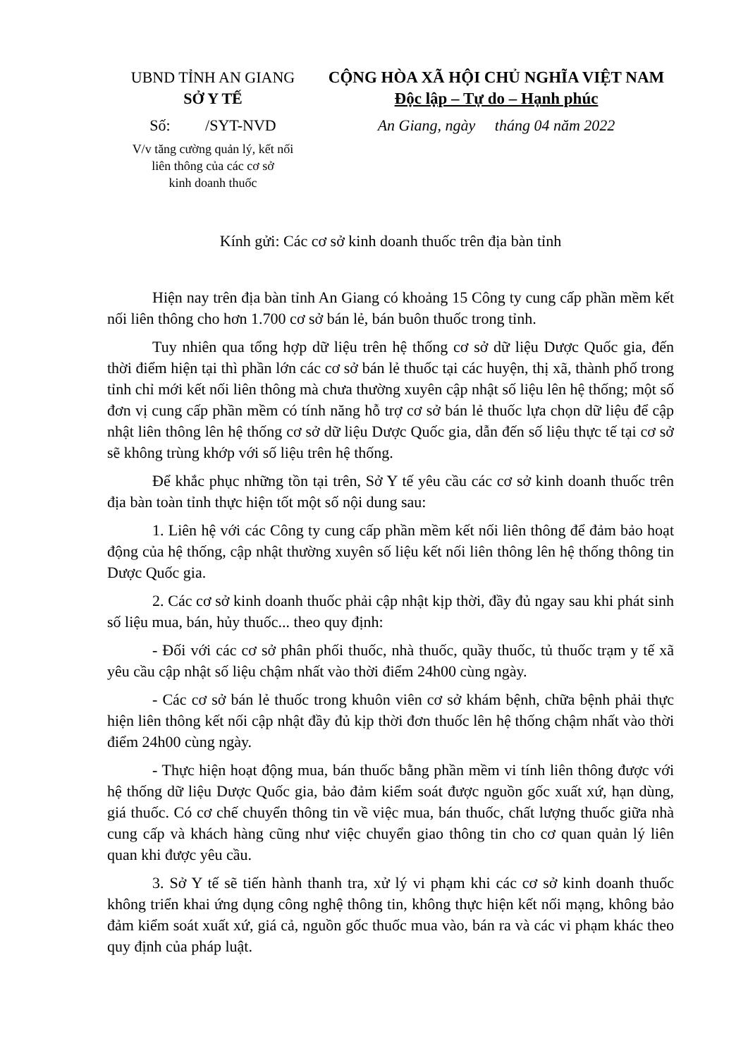UBND TỈNH AN GIANG
SỞ Y TẾ
Số: /SYT-NVD
V/v tăng cường quản lý, kết nối
liên thông của các cơ sở
kinh doanh thuốc
CỘNG HÒA XÃ HỘI CHỦ NGHĨA VIỆT NAM
Độc lập – Tự do – Hạnh phúc
An Giang, ngày tháng 04 năm 2022
Kính gửi: Các cơ sở kinh doanh thuốc trên địa bàn tỉnh
Hiện nay trên địa bàn tỉnh An Giang có khoảng 15 Công ty cung cấp phần mềm kết nối liên thông cho hơn 1.700 cơ sở bán lẻ, bán buôn thuốc trong tỉnh.
Tuy nhiên qua tổng hợp dữ liệu trên hệ thống cơ sở dữ liệu Dược Quốc gia, đến thời điểm hiện tại thì phần lớn các cơ sở bán lẻ thuốc tại các huyện, thị xã, thành phố trong tỉnh chỉ mới kết nối liên thông mà chưa thường xuyên cập nhật số liệu lên hệ thống; một số đơn vị cung cấp phần mềm có tính năng hỗ trợ cơ sở bán lẻ thuốc lựa chọn dữ liệu để cập nhật liên thông lên hệ thống cơ sở dữ liệu Dược Quốc gia, dẫn đến số liệu thực tế tại cơ sở sẽ không trùng khớp với số liệu trên hệ thống.
Để khắc phục những tồn tại trên, Sở Y tế yêu cầu các cơ sở kinh doanh thuốc trên địa bàn toàn tỉnh thực hiện tốt một số nội dung sau:
1. Liên hệ với các Công ty cung cấp phần mềm kết nối liên thông để đảm bảo hoạt động của hệ thống, cập nhật thường xuyên số liệu kết nối liên thông lên hệ thống thông tin Dược Quốc gia.
2. Các cơ sở kinh doanh thuốc phải cập nhật kịp thời, đầy đủ ngay sau khi phát sinh số liệu mua, bán, hủy thuốc... theo quy định:
- Đối với các cơ sở phân phối thuốc, nhà thuốc, quầy thuốc, tủ thuốc trạm y tế xã yêu cầu cập nhật số liệu chậm nhất vào thời điểm 24h00 cùng ngày.
- Các cơ sở bán lẻ thuốc trong khuôn viên cơ sở khám bệnh, chữa bệnh phải thực hiện liên thông kết nối cập nhật đầy đủ kịp thời đơn thuốc lên hệ thống chậm nhất vào thời điểm 24h00 cùng ngày.
- Thực hiện hoạt động mua, bán thuốc bằng phần mềm vi tính liên thông được với hệ thống dữ liệu Dược Quốc gia, bảo đảm kiểm soát được nguồn gốc xuất xứ, hạn dùng, giá thuốc. Có cơ chế chuyển thông tin về việc mua, bán thuốc, chất lượng thuốc giữa nhà cung cấp và khách hàng cũng như việc chuyển giao thông tin cho cơ quan quản lý liên quan khi được yêu cầu.
3. Sở Y tế sẽ tiến hành thanh tra, xử lý vi phạm khi các cơ sở kinh doanh thuốc không triển khai ứng dụng công nghệ thông tin, không thực hiện kết nối mạng, không bảo đảm kiểm soát xuất xứ, giá cả, nguồn gốc thuốc mua vào, bán ra và các vi phạm khác theo quy định của pháp luật.